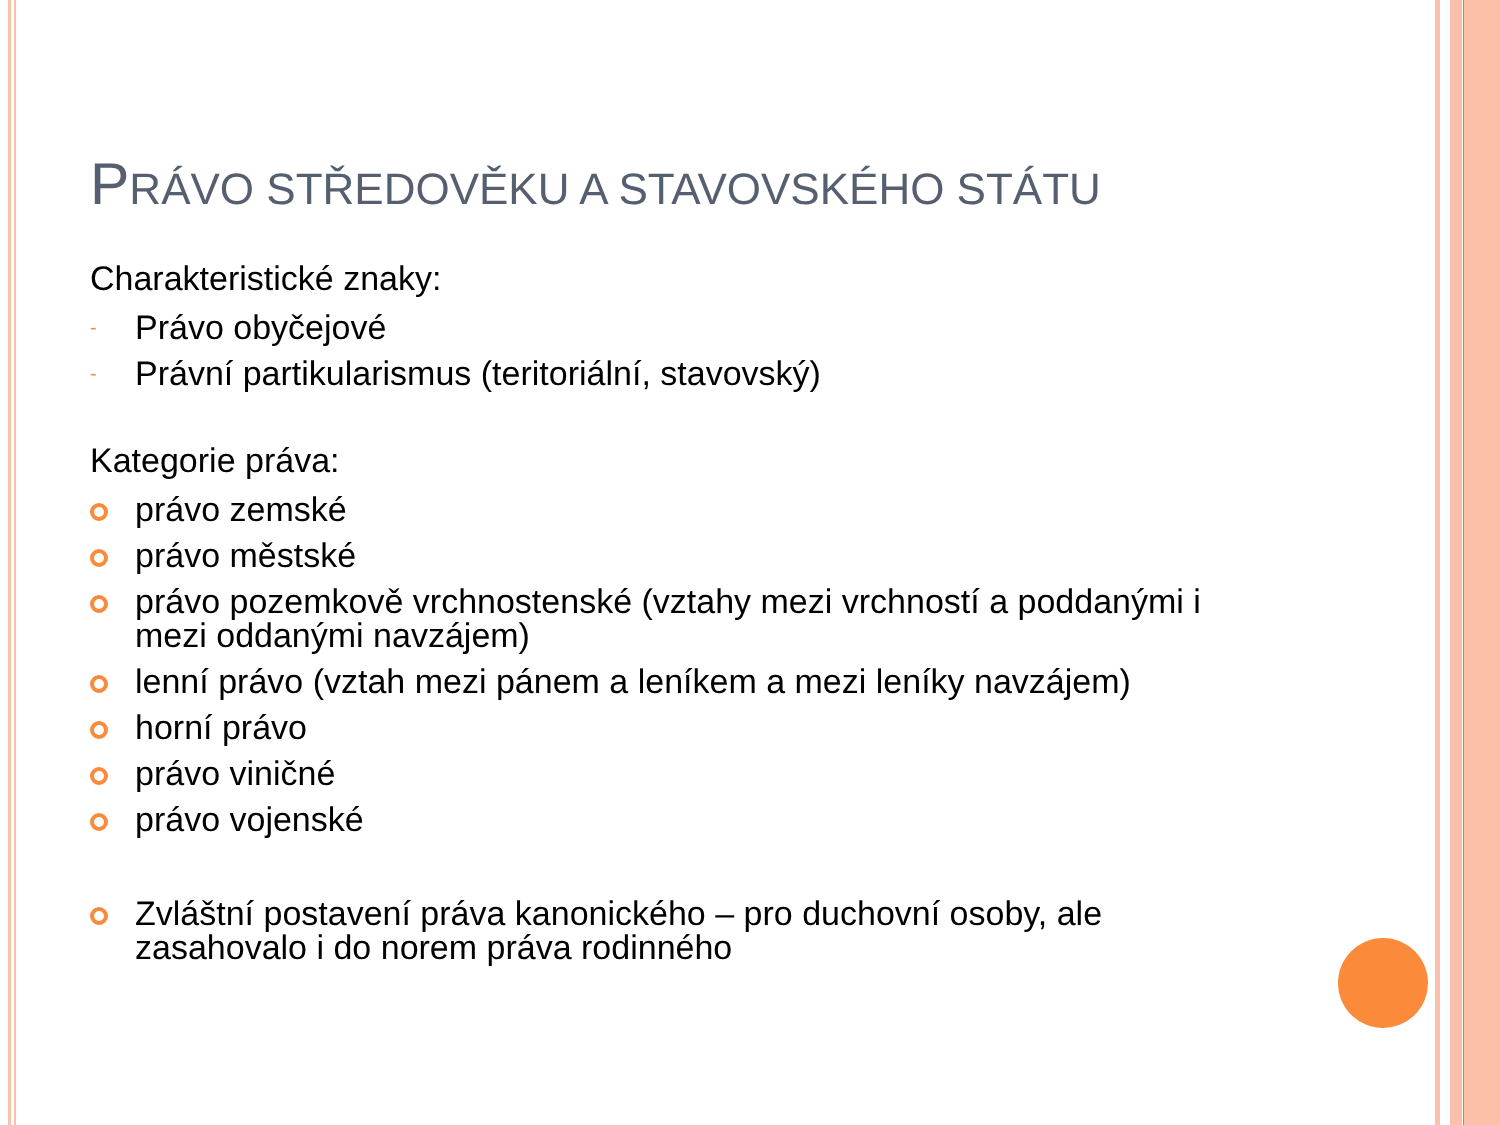PRÁVO STŘEDOVĚKU A STAVOVSKÉHO STÁTU
Charakteristické znaky:
-
Právo obyčejové
-
Právní partikularismus (teritoriální, stavovský)
Kategorie práva:
právo zemské
právo městské
právo pozemkově vrchnostenské (vztahy mezi vrchností a poddanými i mezi oddanými navzájem)
lenní právo (vztah mezi pánem a leníkem a mezi leníky navzájem)
horní právo
právo viničné
právo vojenské
Zvláštní postavení práva kanonického – pro duchovní osoby, ale zasahovalo i do norem práva rodinného